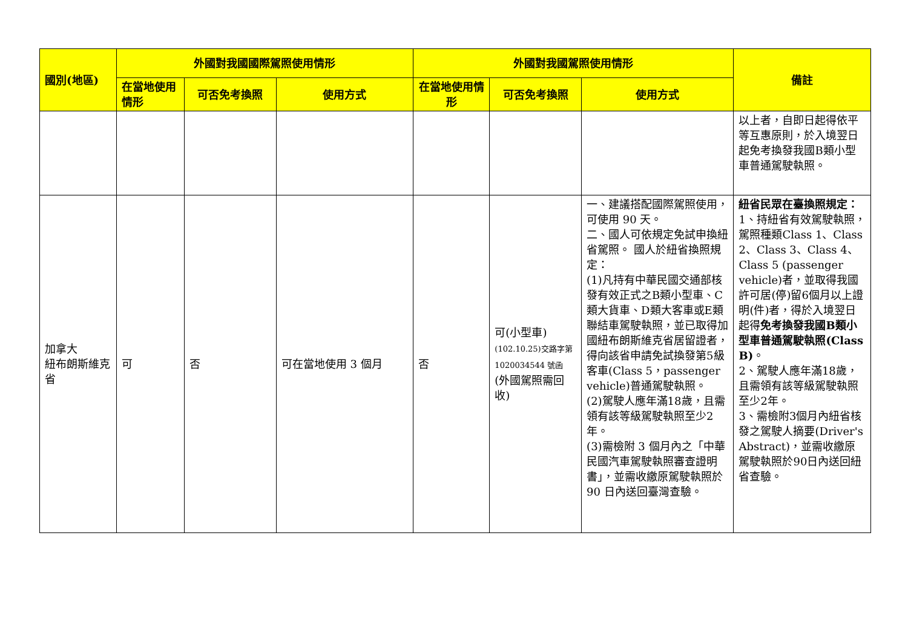| 國別(地區) | 外國對我國國際駕照使用情形 | | | 外國對我國駕照使用情形 | | | 備註 |
| --- | --- | --- | --- | --- | --- | --- | --- |
| | 在當地使用情形 | 可否免考換照 | 使用方式 | 在當地使用情形 | 可否免考換照 | 使用方式 | |
| | | | | | | | 以上者，自即日起得依平等互惠原則，於入境翌日起免考換發我國B類小型車普通駕駛執照。 |
| 加拿大 紐布朗斯維克省 | 可 | 否 | 可在當地使用 3 個月 | 否 | 可(小型車) (102.10.25)交路字第 1020034544 號函 (外國駕照需回收) | 一、建議搭配國際駕照使用，可使用 90 天。 二、國人可依規定免試申換紐省駕照。 國人於紐省換照規定： (1)凡持有中華民國交通部核發有效正式之B類小型車、C類大貨車、D類大客車或E類聯結車駕駛執照，並已取得加國紐布朗斯維克省居留證者，得向該省申請免試換發第5級客車(Class 5，passenger vehicle)普通駕駛執照。 (2)駕駛人應年滿18歲，且需領有該等級駕駛執照至少2年。 (3)需檢附 3 個月內之「中華民國汽車駕駛執照審查證明書」，並需收繳原駕駛執照於 90 日內送回臺灣查驗。 | 紐省民眾在臺換照規定： 1、持紐省有效駕駛執照，駕照種類Class 1、Class 2、Class 3、Class 4、Class 5 (passenger vehicle)者，並取得我國許可居(停)留6個月以上證明(件)者，得於入境翌日起得 免考換發我國B類小型車普通駕駛執照(Class B) 。 2、駕駛人應年滿18歲，且需領有該等級駕駛執照至少2年。 3、需檢附3個月內紐省核發之駕駛人摘要(Driver's Abstract)，並需收繳原駕駛執照於90日內送回紐省查驗。 |